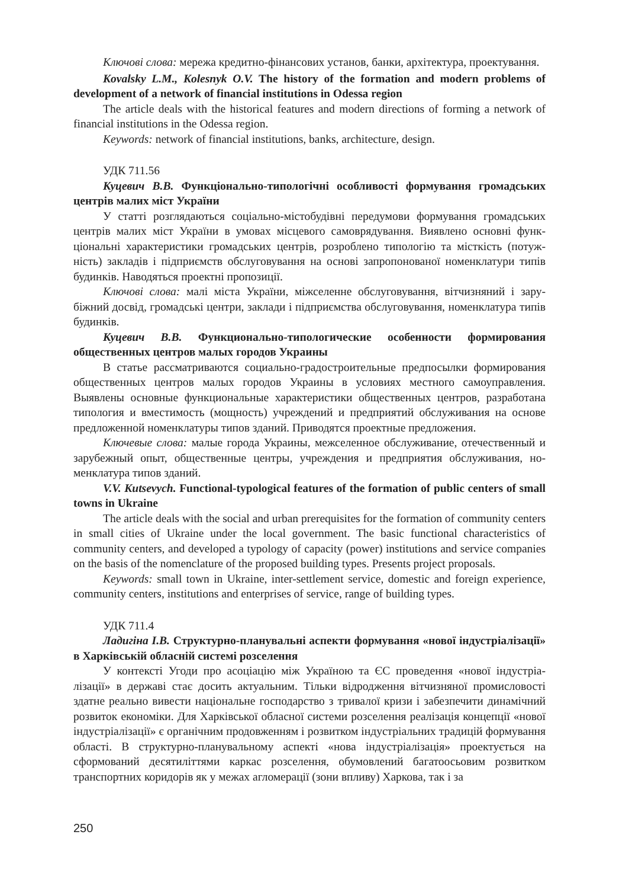Ключові слова: мережа кредитно-фінансових установ, банки, архітектура, проекту­вання.
Kovalsky L.M., Kolesnyk O.V. The history of the formation and modern problems of development of a network of financial institutions in Odessa region
The article deals with the historical features and modern directions of forming a network of financial institutions in the Odessa region.
Keywords: network of financial institutions, banks, architecture, design.
УДК 711.56
Куцевич В.В. Функціонально-типологічні особливості формування громад­ських центрів малих міст України
У статті розглядаються соціально-містобудівні передумови формування громадських центрів малих міст України в умовах місцевого самоврядування. Виявлено основні функ­ціональні характеристики громадських центрів, розроблено типологію та місткість (потуж­ність) закладів і підприємств обслуговування на основі запропонованої номенклатури типів будинків. Наводяться проектні пропозиції.
Ключові слова: малі міста України, міжселенне обслуговування, вітчизняний і зару­біжний досвід, громадські центри, заклади і підприємства обслуговування, номенклатура типів будинків.
Куцевич В.В. Функционально-типологические особенности формирования общественных центров малых городов Украины
В статье рассматриваются социально-градостроительные предпосылки формирова­ния общественных центров малых городов Украины в условиях местного самоуправления. Выявлены основные функциональные характеристики общественных центров, разрабо­тана типология и вместимость (мощность) учреждений и предприятий обслуживания на основе предложенной номенклатуры типов зданий. Приводятся проектные предложения.
Ключевые слова: малые города Украины, межселенное обслуживание, отечественный и зарубежный опыт, общественные центры, учреждения и предприятия обслуживания, но­менклатура типов зданий.
V.V. Kutsevych. Functional-typological features of the formation of public centers of small towns in Ukraine
The article deals with the social and urban prerequisites for the formation of community centers in small cities of Ukraine under the local government. The basic functional characteristics of community centers, and developed a typology of capacity (power) institutions and service companies on the basis of the nomenclature of the proposed building types. Presents project proposals.
Keywords: small town in Ukraine, inter-settlement service, domestic and foreign experience, community centers, institutions and enterprises of service, range of building types.
УДК 711.4
Ладигіна І.В. Структурно-планувальні аспекти формування «нової індустрі­алізації» в Харківській обласній системі розселення
У контексті Угоди про асоціацію між Україною та ЄС проведення «нової індустріа­лізації» в державі стає досить актуальним. Тільки відродження вітчизняної промисловості здатне реально вивести національне господарство з тривалої кризи і забезпечити динаміч­ний розвиток економіки. Для Харківської обласної системи розселення реалізація концепції «нової індустріалізації» є органічним продовженням і розвитком індустріальних традицій формування області. В структурно-планувальному аспекті «нова індустріалізація» про­ектується на сформований десятиліттями каркас розселення, обумовлений багатоосьовим розвитком транспортних коридорів як у межах агломерації (зони впливу) Харкова, так і за
250